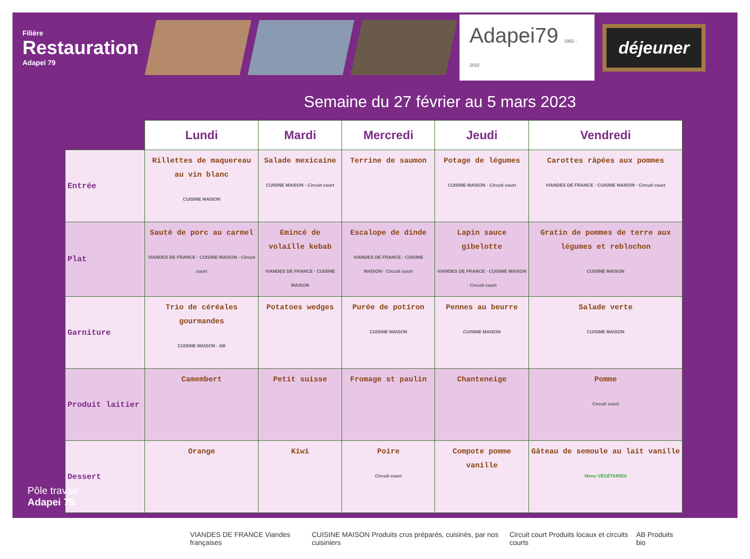Filière
Restauration
Adapei 79
Adapei79 1962 - 2022
déjeuner
Semaine du 27 février au 5 mars 2023
| | Lundi | Mardi | Mercredi | Jeudi | Vendredi |
| --- | --- | --- | --- | --- | --- |
| Entrée | Rillettes de maquereau au vin blanc CUISINE MAISON | Salade mexicaine CUISINE MAISON · Circuit court | Terrine de saumon | Potage de légumes CUISINE MAISON · Circuit court | Carottes râpées aux pommes VIANDES DE FRANCE · CUISINE MAISON · Circuit court |
| Plat | Sauté de porc au carmel VIANDES DE FRANCE · CUISINE MAISON · Circuit court | Emincé de volaille kebab VIANDES DE FRANCE · CUISINE MAISON | Escalope de dinde VIANDES DE FRANCE · CUISINE MAISON · Circuit court | Lapin sauce gibelotte VIANDES DE FRANCE · CUISINE MAISON · Circuit court | Gratin de pommes de terre aux légumes et reblochon CUISINE MAISON |
| Garniture | Trio de céréales gourmandes CUISINE MAISON · AB | Potatoes wedges | Purée de potiron CUISINE MAISON | Pennes au beurre CUISINE MAISON | Salade verte CUISINE MAISON |
| Produit laitier | Camembert | Petit suisse | Fromage st paulin | Chanteneige | Pomme Circuit court |
| Dessert | Orange | Kiwi | Poire Circuit court | Compote pomme vanille | Gâteau de semoule au lait vanille Menu VÉGÉTARIEN |
VIANDES DE FRANCE Viandes françaises CUISINE MAISON Produits crus préparés, cuisinés, par nos cuisiniers Circuit court Produits locaux et circuits courts AB Produits bio
Pôle travail
Adapei 79